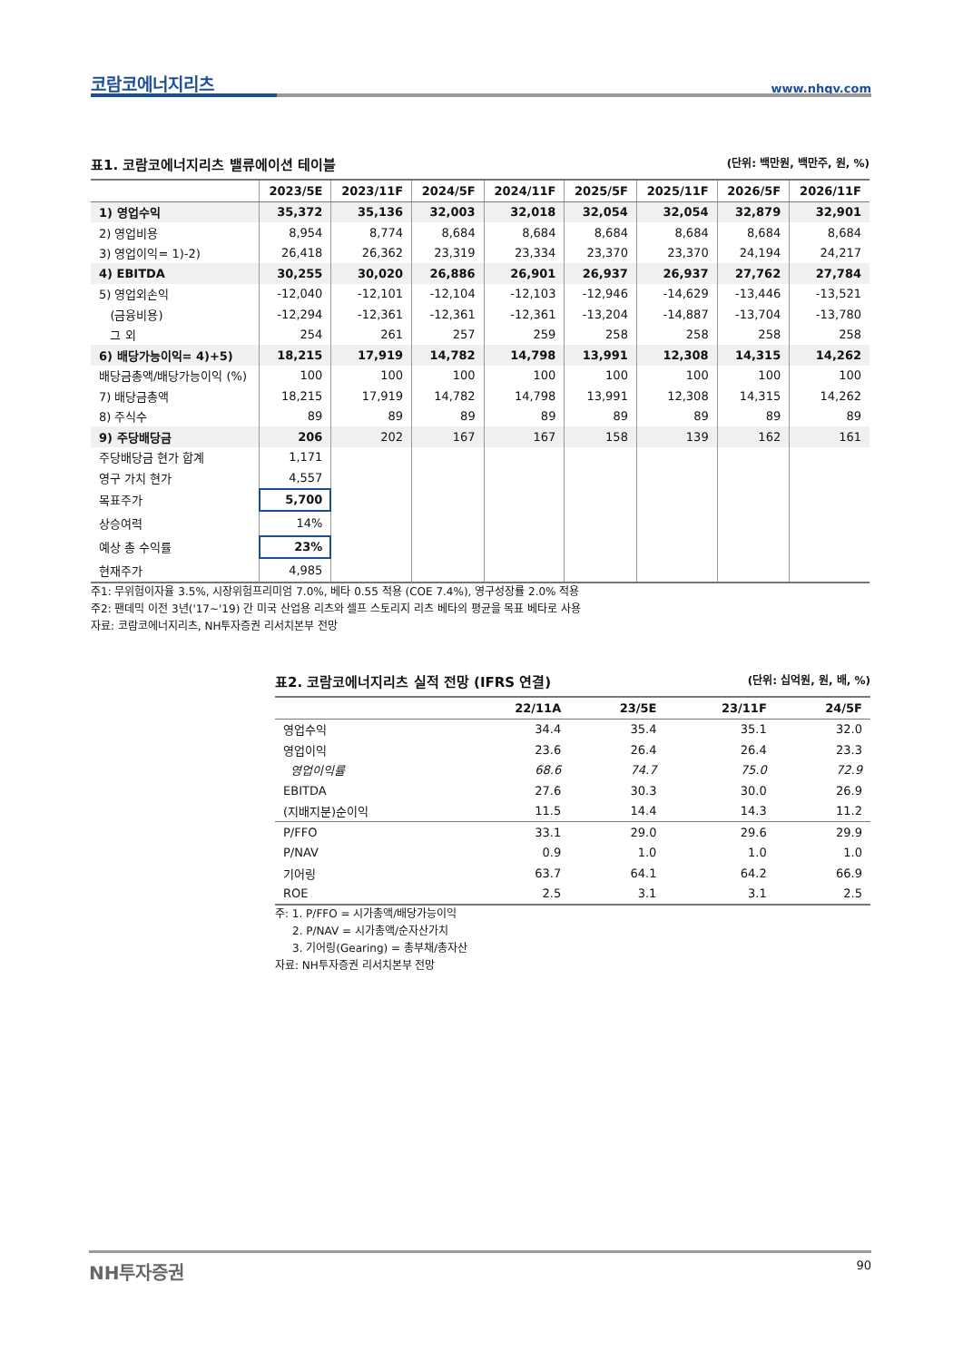코람코에너지리츠 www.nhqv.com
표1. 코람코에너지리츠 밸류에이션 테이블 (단위: 백만원, 백만주, 원, %)
| | 2023/5E | 2023/11F | 2024/5F | 2024/11F | 2025/5F | 2025/11F | 2026/5F | 2026/11F |
| --- | --- | --- | --- | --- | --- | --- | --- | --- |
| 1) 영업수익 | 35,372 | 35,136 | 32,003 | 32,018 | 32,054 | 32,054 | 32,879 | 32,901 |
| 2) 영업비용 | 8,954 | 8,774 | 8,684 | 8,684 | 8,684 | 8,684 | 8,684 | 8,684 |
| 3) 영업이익= 1)-2) | 26,418 | 26,362 | 23,319 | 23,334 | 23,370 | 23,370 | 24,194 | 24,217 |
| 4) EBITDA | 30,255 | 30,020 | 26,886 | 26,901 | 26,937 | 26,937 | 27,762 | 27,784 |
| 5) 영업외손익 | -12,040 | -12,101 | -12,104 | -12,103 | -12,946 | -14,629 | -13,446 | -13,521 |
| (금융비용) | -12,294 | -12,361 | -12,361 | -12,361 | -13,204 | -14,887 | -13,704 | -13,780 |
| 그 외 | 254 | 261 | 257 | 259 | 258 | 258 | 258 | 258 |
| 6) 배당가능이익= 4)+5) | 18,215 | 17,919 | 14,782 | 14,798 | 13,991 | 12,308 | 14,315 | 14,262 |
| 배당금총액/배당가능이익 (%) | 100 | 100 | 100 | 100 | 100 | 100 | 100 | 100 |
| 7) 배당금총액 | 18,215 | 17,919 | 14,782 | 14,798 | 13,991 | 12,308 | 14,315 | 14,262 |
| 8) 주식수 | 89 | 89 | 89 | 89 | 89 | 89 | 89 | 89 |
| 9) 주당배당금 | 206 | 202 | 167 | 167 | 158 | 139 | 162 | 161 |
| 주당배당금 현가 합계 | 1,171 | | | | | | | |
| 영구 가치 현가 | 4,557 | | | | | | | |
| 목표주가 | 5,700 | | | | | | | |
| 상승여력 | 14% | | | | | | | |
| 예상 총 수익률 | 23% | | | | | | | |
| 현재주가 | 4,985 | | | | | | | |
주1: 무위험이자율 3.5%, 시장위험프리미엄 7.0%, 베타 0.55 적용 (COE 7.4%), 영구성장률 2.0% 적용
주2: 팬데믹 이전 3년('17~'19) 간 미국 산업용 리츠와 셀프 스토리지 리츠 베타의 평균을 목표 베타로 사용
자료: 코람코에너지리츠, NH투자증권 리서치본부 전망
표2. 코람코에너지리츠 실적 전망 (IFRS 연결) (단위: 십억원, 원, 배, %)
| | 22/11A | 23/5E | 23/11F | 24/5F |
| --- | --- | --- | --- | --- |
| 영업수익 | 34.4 | 35.4 | 35.1 | 32.0 |
| 영업이익 | 23.6 | 26.4 | 26.4 | 23.3 |
| 영업이익률 | 68.6 | 74.7 | 75.0 | 72.9 |
| EBITDA | 27.6 | 30.3 | 30.0 | 26.9 |
| (지배지분)순이익 | 11.5 | 14.4 | 14.3 | 11.2 |
| P/FFO | 33.1 | 29.0 | 29.6 | 29.9 |
| P/NAV | 0.9 | 1.0 | 1.0 | 1.0 |
| 기어링 | 63.7 | 64.1 | 64.2 | 66.9 |
| ROE | 2.5 | 3.1 | 3.1 | 2.5 |
주: 1. P/FFO = 시가총액/배당가능이익
2. P/NAV = 시가총액/순자산가치
3. 기어링(Gearing) = 총부채/총자산
자료: NH투자증권 리서치본부 전망
NH투자증권 90